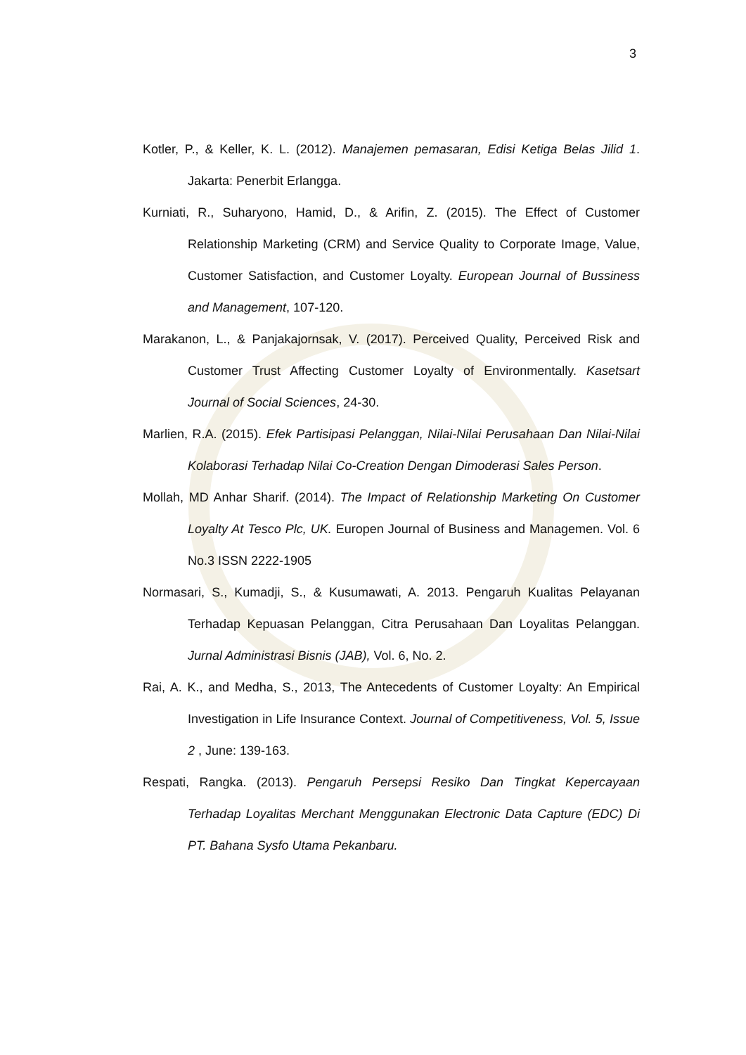3
Kotler, P., & Keller, K. L. (2012). Manajemen pemasaran, Edisi Ketiga Belas Jilid 1. Jakarta: Penerbit Erlangga.
Kurniati, R., Suharyono, Hamid, D., & Arifin, Z. (2015). The Effect of Customer Relationship Marketing (CRM) and Service Quality to Corporate Image, Value, Customer Satisfaction, and Customer Loyalty. European Journal of Bussiness and Management, 107-120.
Marakanon, L., & Panjakajornsak, V. (2017). Perceived Quality, Perceived Risk and Customer Trust Affecting Customer Loyalty of Environmentally. Kasetsart Journal of Social Sciences, 24-30.
Marlien, R.A. (2015). Efek Partisipasi Pelanggan, Nilai-Nilai Perusahaan Dan Nilai-Nilai Kolaborasi Terhadap Nilai Co-Creation Dengan Dimoderasi Sales Person.
Mollah, MD Anhar Sharif. (2014). The Impact of Relationship Marketing On Customer Loyalty At Tesco Plc, UK. Europen Journal of Business and Managemen. Vol. 6 No.3 ISSN 2222-1905
Normasari, S., Kumadji, S., & Kusumawati, A. 2013. Pengaruh Kualitas Pelayanan Terhadap Kepuasan Pelanggan, Citra Perusahaan Dan Loyalitas Pelanggan. Jurnal Administrasi Bisnis (JAB), Vol. 6, No. 2.
Rai, A. K., and Medha, S., 2013, The Antecedents of Customer Loyalty: An Empirical Investigation in Life Insurance Context. Journal of Competitiveness, Vol. 5, Issue 2 , June: 139-163.
Respati, Rangka. (2013). Pengaruh Persepsi Resiko Dan Tingkat Kepercayaan Terhadap Loyalitas Merchant Menggunakan Electronic Data Capture (EDC) Di PT. Bahana Sysfo Utama Pekanbaru.